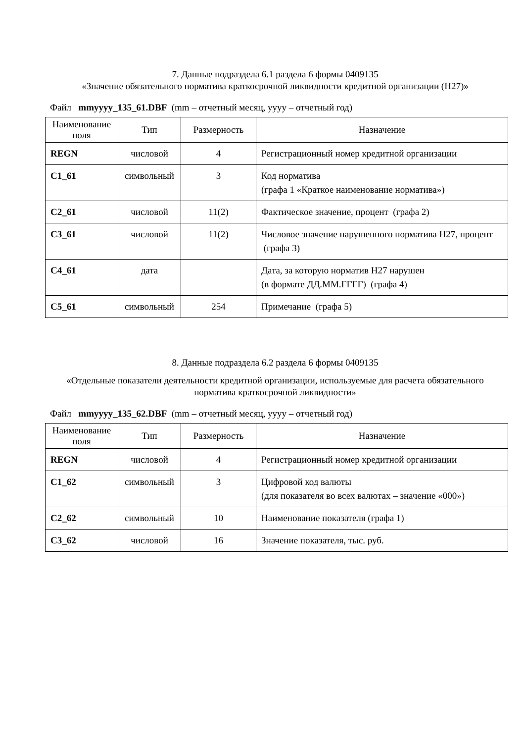7. Данные подраздела 6.1 раздела 6 формы 0409135
«Значение обязательного норматива краткосрочной ликвидности кредитной организации (Н27)»
Файл mmyyyy_135_61.DBF (mm – отчетный месяц, уууу – отчетный год)
| Наименование поля | Тип | Размерность | Назначение |
| --- | --- | --- | --- |
| REGN | числовой | 4 | Регистрационный номер кредитной организации |
| C1_61 | символьный | 3 | Код норматива (графа 1 «Краткое наименование норматива») |
| C2_61 | числовой | 11(2) | Фактическое значение, процент (графа 2) |
| C3_61 | числовой | 11(2) | Числовое значение нарушенного норматива Н27, процент (графа 3) |
| C4_61 | дата | | Дата, за которую норматив Н27 нарушен (в формате ДД.ММ.ГГГГ) (графа 4) |
| C5_61 | символьный | 254 | Примечание (графа 5) |
8. Данные подраздела 6.2 раздела 6 формы 0409135
«Отдельные показатели деятельности кредитной организации, используемые для расчета обязательного норматива краткосрочной ликвидности»
Файл mmyyyy_135_62.DBF (mm – отчетный месяц, уууу – отчетный год)
| Наименование поля | Тип | Размерность | Назначение |
| --- | --- | --- | --- |
| REGN | числовой | 4 | Регистрационный номер кредитной организации |
| C1_62 | символьный | 3 | Цифровой код валюты (для показателя во всех валютах – значение «000») |
| C2_62 | символьный | 10 | Наименование показателя (графа 1) |
| C3_62 | числовой | 16 | Значение показателя, тыс. руб. |